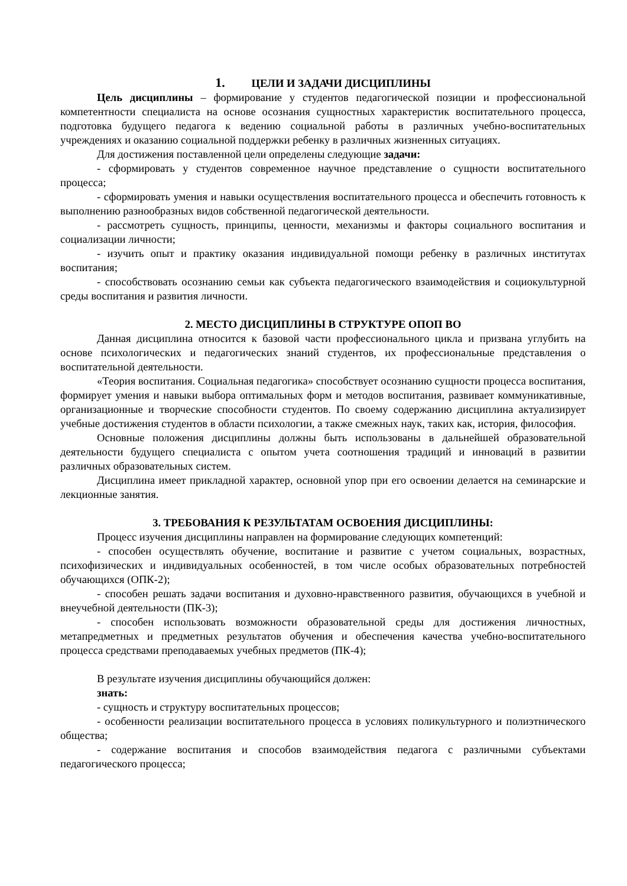1. ЦЕЛИ И ЗАДАЧИ ДИСЦИПЛИНЫ
Цель дисциплины – формирование у студентов педагогической позиции и профессиональной компетентности специалиста на основе осознания сущностных характеристик воспитательного процесса, подготовка будущего педагога к ведению социальной работы в различных учебно-воспитательных учреждениях и оказанию социальной поддержки ребенку в различных жизненных ситуациях.
Для достижения поставленной цели определены следующие задачи:
- сформировать у студентов современное научное представление о сущности воспитательного процесса;
- сформировать умения и навыки осуществления воспитательного процесса и обеспечить готовность к выполнению разнообразных видов собственной педагогической деятельности.
- рассмотреть сущность, принципы, ценности, механизмы и факторы социального воспитания и социализации личности;
- изучить опыт и практику оказания индивидуальной помощи ребенку в различных институтах воспитания;
- способствовать осознанию семьи как субъекта педагогического взаимодействия и социокультурной среды воспитания и развития личности.
2. МЕСТО ДИСЦИПЛИНЫ В СТРУКТУРЕ ОПОП ВО
Данная дисциплина относится к базовой части профессионального цикла и призвана углубить на основе психологических и педагогических знаний студентов, их профессиональные представления о воспитательной деятельности.
«Теория воспитания. Социальная педагогика» способствует осознанию сущности процесса воспитания, формирует умения и навыки выбора оптимальных форм и методов воспитания, развивает коммуникативные, организационные и творческие способности студентов. По своему содержанию дисциплина актуализирует учебные достижения студентов в области психологии, а также смежных наук, таких как, история, философия.
Основные положения дисциплины должны быть использованы в дальнейшей образовательной деятельности будущего специалиста с опытом учета соотношения традиций и инноваций в развитии различных образовательных систем.
Дисциплина имеет прикладной характер, основной упор при его освоении делается на семинарские и лекционные занятия.
3. ТРЕБОВАНИЯ К РЕЗУЛЬТАТАМ ОСВОЕНИЯ ДИСЦИПЛИНЫ:
Процесс изучения дисциплины направлен на формирование следующих компетенций:
- способен осуществлять обучение, воспитание и развитие с учетом социальных, возрастных, психофизических и индивидуальных особенностей, в том числе особых образовательных потребностей обучающихся (ОПК-2);
- способен решать задачи воспитания и духовно-нравственного развития, обучающихся в учебной и внеучебной деятельности (ПК-3);
- способен использовать возможности образовательной среды для достижения личностных, метапредметных и предметных результатов обучения и обеспечения качества учебно-воспитательного процесса средствами преподаваемых учебных предметов (ПК-4);
В результате изучения дисциплины обучающийся должен:
знать:
- сущность и структуру воспитательных процессов;
- особенности реализации воспитательного процесса в условиях поликультурного и полиэтнического общества;
- содержание воспитания и способов взаимодействия педагога с различными субъектами педагогического процесса;